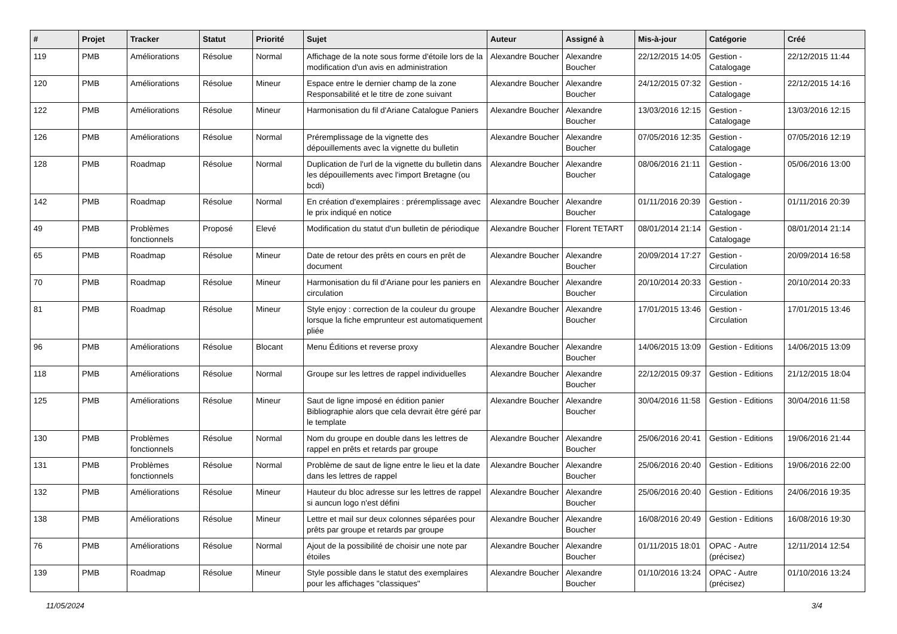| # | Projet | Tracker | Statut | Priorité | Sujet | Auteur | Assigné à | Mis-à-jour | Catégorie | Créé |
| --- | --- | --- | --- | --- | --- | --- | --- | --- | --- | --- |
| 119 | PMB | Améliorations | Résolue | Normal | Affichage de la note sous forme d'étoile lors de la modification d'un avis en administration | Alexandre Boucher | Alexandre Boucher | 22/12/2015 14:05 | Gestion - Catalogage | 22/12/2015 11:44 |
| 120 | PMB | Améliorations | Résolue | Mineur | Espace entre le dernier champ de la zone Responsabilité et le titre de zone suivant | Alexandre Boucher | Alexandre Boucher | 24/12/2015 07:32 | Gestion - Catalogage | 22/12/2015 14:16 |
| 122 | PMB | Améliorations | Résolue | Mineur | Harmonisation du fil d'Ariane Catalogue Paniers | Alexandre Boucher | Alexandre Boucher | 13/03/2016 12:15 | Gestion - Catalogage | 13/03/2016 12:15 |
| 126 | PMB | Améliorations | Résolue | Normal | Préremplissage de la vignette des dépouillements avec la vignette du bulletin | Alexandre Boucher | Alexandre Boucher | 07/05/2016 12:35 | Gestion - Catalogage | 07/05/2016 12:19 |
| 128 | PMB | Roadmap | Résolue | Normal | Duplication de l'url de la vignette du bulletin dans les dépouillements avec l'import Bretagne (ou bcdi) | Alexandre Boucher | Alexandre Boucher | 08/06/2016 21:11 | Gestion - Catalogage | 05/06/2016 13:00 |
| 142 | PMB | Roadmap | Résolue | Normal | En création d'exemplaires : préremplissage avec le prix indiqué en notice | Alexandre Boucher | Alexandre Boucher | 01/11/2016 20:39 | Gestion - Catalogage | 01/11/2016 20:39 |
| 49 | PMB | Problèmes fonctionnels | Proposé | Elevé | Modification du statut d'un bulletin de périodique | Alexandre Boucher | Florent TETART | 08/01/2014 21:14 | Gestion - Catalogage | 08/01/2014 21:14 |
| 65 | PMB | Roadmap | Résolue | Mineur | Date de retour des prêts en cours en prêt de document | Alexandre Boucher | Alexandre Boucher | 20/09/2014 17:27 | Gestion - Circulation | 20/09/2014 16:58 |
| 70 | PMB | Roadmap | Résolue | Mineur | Harmonisation du fil d'Ariane pour les paniers en circulation | Alexandre Boucher | Alexandre Boucher | 20/10/2014 20:33 | Gestion - Circulation | 20/10/2014 20:33 |
| 81 | PMB | Roadmap | Résolue | Mineur | Style enjoy : correction de la couleur du groupe lorsque la fiche emprunteur est automatiquement pliée | Alexandre Boucher | Alexandre Boucher | 17/01/2015 13:46 | Gestion - Circulation | 17/01/2015 13:46 |
| 96 | PMB | Améliorations | Résolue | Blocant | Menu Éditions et reverse proxy | Alexandre Boucher | Alexandre Boucher | 14/06/2015 13:09 | Gestion - Editions | 14/06/2015 13:09 |
| 118 | PMB | Améliorations | Résolue | Normal | Groupe sur les lettres de rappel individuelles | Alexandre Boucher | Alexandre Boucher | 22/12/2015 09:37 | Gestion - Editions | 21/12/2015 18:04 |
| 125 | PMB | Améliorations | Résolue | Mineur | Saut de ligne imposé en édition panier Bibliographie alors que cela devrait être géré par le template | Alexandre Boucher | Alexandre Boucher | 30/04/2016 11:58 | Gestion - Editions | 30/04/2016 11:58 |
| 130 | PMB | Problèmes fonctionnels | Résolue | Normal | Nom du groupe en double dans les lettres de rappel en prêts et retards par groupe | Alexandre Boucher | Alexandre Boucher | 25/06/2016 20:41 | Gestion - Editions | 19/06/2016 21:44 |
| 131 | PMB | Problèmes fonctionnels | Résolue | Normal | Problème de saut de ligne entre le lieu et la date dans les lettres de rappel | Alexandre Boucher | Alexandre Boucher | 25/06/2016 20:40 | Gestion - Editions | 19/06/2016 22:00 |
| 132 | PMB | Améliorations | Résolue | Mineur | Hauteur du bloc adresse sur les lettres de rappel si auncun logo n'est défini | Alexandre Boucher | Alexandre Boucher | 25/06/2016 20:40 | Gestion - Editions | 24/06/2016 19:35 |
| 138 | PMB | Améliorations | Résolue | Mineur | Lettre et mail sur deux colonnes séparées pour prêts par groupe et retards par groupe | Alexandre Boucher | Alexandre Boucher | 16/08/2016 20:49 | Gestion - Editions | 16/08/2016 19:30 |
| 76 | PMB | Améliorations | Résolue | Normal | Ajout de la possibilité de choisir une note par étoiles | Alexandre Boucher | Alexandre Boucher | 01/11/2015 18:01 | OPAC - Autre (précisez) | 12/11/2014 12:54 |
| 139 | PMB | Roadmap | Résolue | Mineur | Style possible dans le statut des exemplaires pour les affichages "classiques" | Alexandre Boucher | Alexandre Boucher | 01/10/2016 13:24 | OPAC - Autre (précisez) | 01/10/2016 13:24 |
11/05/2024 3/4